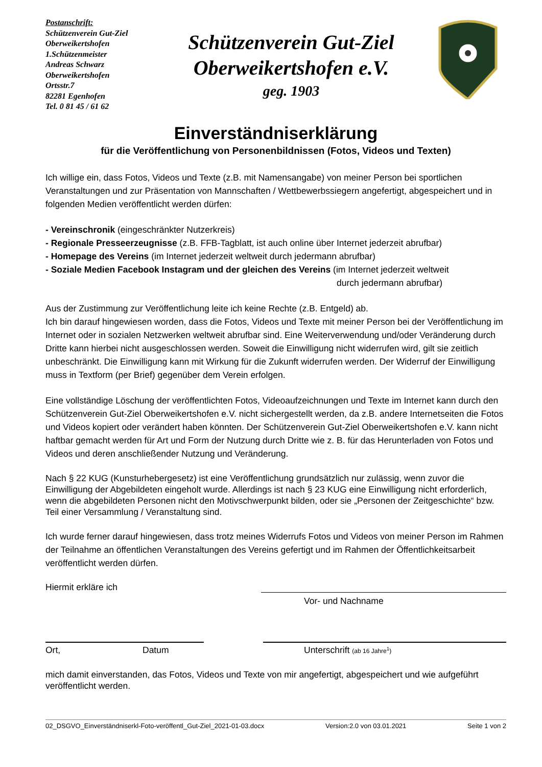Postanschrift:
Schützenverein Gut-Ziel
Oberweikertshofen
1.Schützenmeister
Andreas Schwarz
Oberweikertshofen
Ortsstr.7
82281 Egenhofen
Tel. 0 81 45 / 61 62
Schützenverein Gut-Ziel
Oberweikertshofen e.V.
geg. 1903
Einverständniserklärung
für die Veröffentlichung von Personenbildnissen (Fotos, Videos und Texten)
Ich willige ein, dass Fotos, Videos und Texte (z.B. mit Namensangabe) von meiner Person bei sportlichen Veranstaltungen und zur Präsentation von Mannschaften / Wettbewerbssiegern angefertigt, abgespeichert und in folgenden Medien veröffentlicht werden dürfen:
- Vereinschronik (eingeschränkter Nutzerkreis)
- Regionale Presseerzeugnisse (z.B. FFB-Tagblatt, ist auch online über Internet jederzeit abrufbar)
- Homepage des Vereins (im Internet jederzeit weltweit durch jedermann abrufbar)
- Soziale Medien Facebook Instagram und der gleichen des Vereins (im Internet jederzeit weltweit
durch jedermann abrufbar)
Aus der Zustimmung zur Veröffentlichung leite ich keine Rechte (z.B. Entgeld) ab.
Ich bin darauf hingewiesen worden, dass die Fotos, Videos und Texte mit meiner Person bei der Veröffentlichung im Internet oder in sozialen Netzwerken weltweit abrufbar sind. Eine Weiterverwendung und/oder Veränderung durch Dritte kann hierbei nicht ausgeschlossen werden. Soweit die Einwilligung nicht widerrufen wird, gilt sie zeitlich unbeschränkt. Die Einwilligung kann mit Wirkung für die Zukunft widerrufen werden. Der Widerruf der Einwilligung muss in Textform (per Brief) gegenüber dem Verein erfolgen.
Eine vollständige Löschung der veröffentlichten Fotos, Videoaufzeichnungen und Texte im Internet kann durch den Schützenverein Gut-Ziel Oberweikertshofen e.V. nicht sichergestellt werden, da z.B. andere Internetseiten die Fotos und Videos kopiert oder verändert haben könnten. Der Schützenverein Gut-Ziel Oberweikertshofen e.V. kann nicht haftbar gemacht werden für Art und Form der Nutzung durch Dritte wie z. B. für das Herunterladen von Fotos und Videos und deren anschließender Nutzung und Veränderung.
Nach § 22 KUG (Kunsturhebergesetz) ist eine Veröffentlichung grundsätzlich nur zulässig, wenn zuvor die Einwilligung der Abgebildeten eingeholt wurde. Allerdings ist nach § 23 KUG eine Einwilligung nicht erforderlich, wenn die abgebildeten Personen nicht den Motivschwerpunkt bilden, oder sie „Personen der Zeitgeschichte“ bzw. Teil einer Versammlung / Veranstaltung sind.
Ich wurde ferner darauf hingewiesen, dass trotz meines Widerrufs Fotos und Videos von meiner Person im Rahmen der Teilnahme an öffentlichen Veranstaltungen des Vereins gefertigt und im Rahmen der Öffentlichkeitsarbeit veröffentlicht werden dürfen.
Hiermit erkläre ich
Vor- und Nachname
Ort, Datum Unterschrift (ab 16 Jahre<sup>1</sup>)
mich damit einverstanden, das Fotos, Videos und Texte von mir angefertigt, abgespeichert und wie aufgeführt veröffentlicht werden.
02_DSGVO_Einverständniserkl-Foto-veröffentl_Gut-Ziel_2021-01-03.docx Version:2.0 von 03.01.2021 Seite 1 von 2